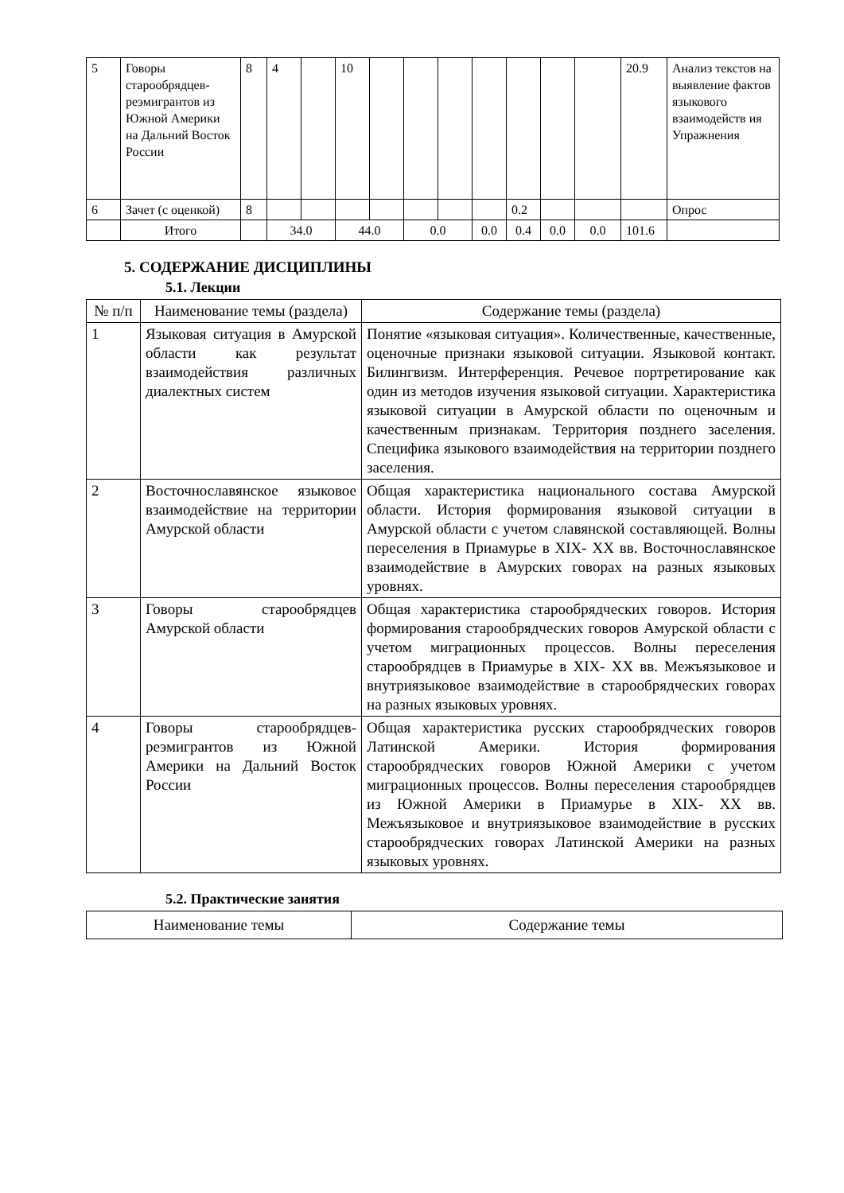| 5 | Говоры старообрядцев-реэмигрантов из Южной Америки на Дальний Восток России | 8 | 4 | | 10 | | | | | | | | 20.9 | Анализ текстов на выявление фактов языкового взаимодейств ия Упражнения |
| 6 | Зачет (с оценкой) | 8 | | | | | | | | 0.2 | | | | Опрос |
| | Итого | | 34.0 | | 44.0 | | 0.0 | | 0.0 | 0.4 | 0.0 | 0.0 | 101.6 | |
5. СОДЕРЖАНИЕ ДИСЦИПЛИНЫ
5.1. Лекции
| № п/п | Наименование темы (раздела) | Содержание темы (раздела) |
| --- | --- | --- |
| 1 | Языковая ситуация в Амурской области как результат взаимодействия различных диалектных систем | Понятие «языковая ситуация». Количественные, качественные, оценочные признаки языковой ситуации. Языковой контакт. Билингвизм. Интерференция. Речевое портретирование как один из методов изучения языковой ситуации. Характеристика языковой ситуации в Амурской области по оценочным и качественным признакам. Территория позднего заселения. Специфика языкового взаимодействия на территории позднего заселения. |
| 2 | Восточнославянское языковое взаимодействие на территории Амурской области | Общая характеристика национального состава Амурской области. История формирования языковой ситуации в Амурской области с учетом славянской составляющей. Волны переселения в Приамурье в XIX- XX вв. Восточнославянское взаимодействие в Амурских говорах на разных языковых уровнях. |
| 3 | Говоры старообрядцев Амурской области | Общая характеристика старообрядческих говоров. История формирования старообрядческих говоров Амурской области с учетом миграционных процессов. Волны переселения старообрядцев в Приамурье в XIX- XX вв. Межъязыковое и внутриязыковое взаимодействие в старообрядческих говорах на разных языковых уровнях. |
| 4 | Говоры старообрядцев-реэмигрантов из Южной Америки на Дальний Восток России | Общая характеристика русских старообрядческих говоров Латинской Америки. История формирования старообрядческих говоров Южной Америки с учетом миграционных процессов. Волны переселения старообрядцев из Южной Америки в Приамурье в XIX- XX вв. Межъязыковое и внутриязыковое взаимодействие в русских старообрядческих говорах Латинской Америки на разных языковых уровнях. |
5.2. Практические занятия
| Наименование темы | Содержание темы |
| --- | --- |